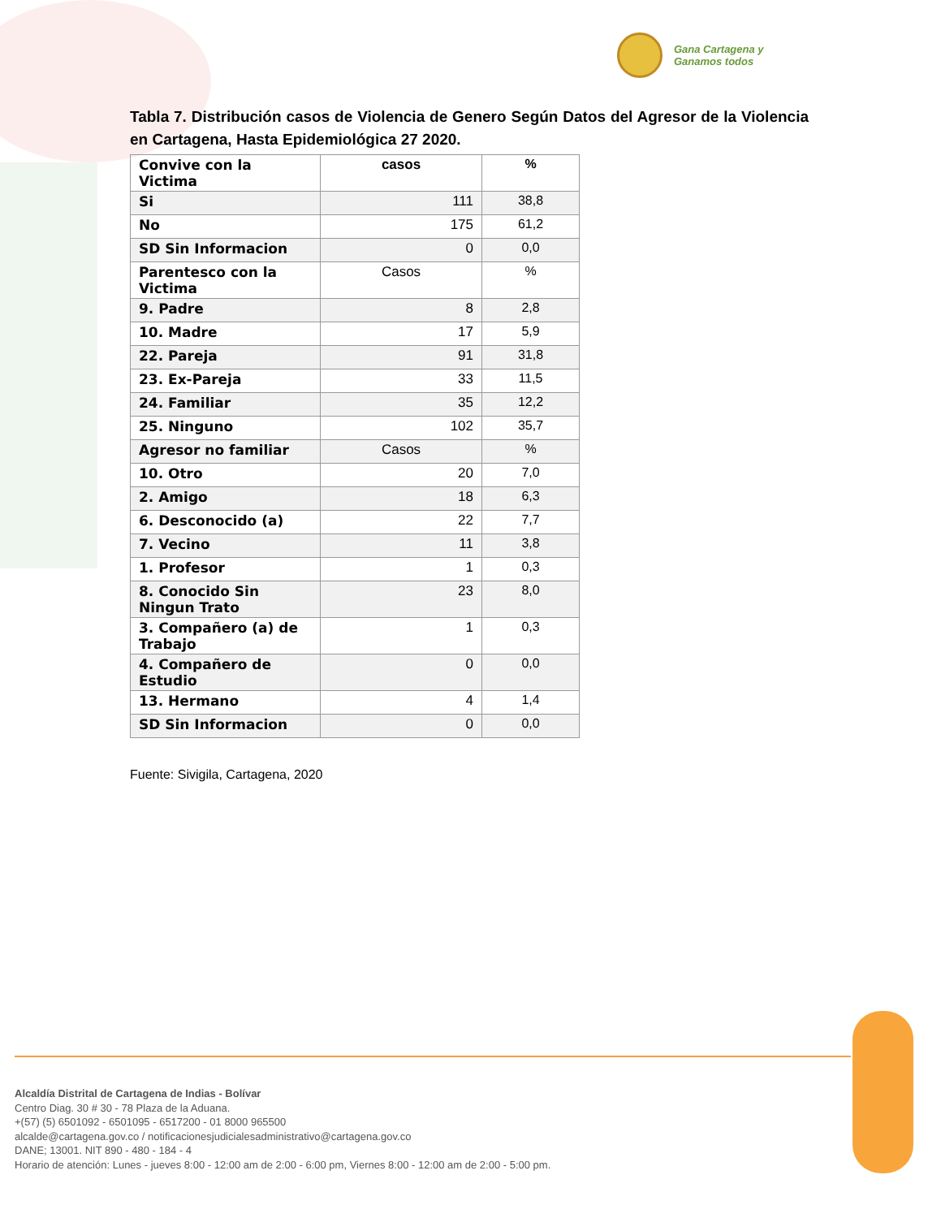Gana Cartagena y
Ganamos todos
Tabla 7. Distribución casos de Violencia de Genero Según Datos del Agresor de la Violencia en Cartagena, Hasta Epidemiológica 27 2020.
| Convive con la Victima | casos | % |
| Si | 111 | 38,8 |
| No | 175 | 61,2 |
| SD Sin Informacion | 0 | 0,0 |
| Parentesco con la Victima | Casos | % |
| 9. Padre | 8 | 2,8 |
| 10. Madre | 17 | 5,9 |
| 22. Pareja | 91 | 31,8 |
| 23. Ex-Pareja | 33 | 11,5 |
| 24. Familiar | 35 | 12,2 |
| 25. Ninguno | 102 | 35,7 |
| Agresor no familiar | Casos | % |
| 10. Otro | 20 | 7,0 |
| 2. Amigo | 18 | 6,3 |
| 6. Desconocido (a) | 22 | 7,7 |
| 7. Vecino | 11 | 3,8 |
| 1. Profesor | 1 | 0,3 |
| 8. Conocido Sin Ningun Trato | 23 | 8,0 |
| 3. Compañero (a) de Trabajo | 1 | 0,3 |
| 4. Compañero de Estudio | 0 | 0,0 |
| 13. Hermano | 4 | 1,4 |
| SD Sin Informacion | 0 | 0,0 |
Fuente: Sivigila, Cartagena, 2020
Alcaldía Distrital de Cartagena de Indias - Bolívar
Centro Diag. 30 # 30 - 78 Plaza de la Aduana.
+(57) (5) 6501092 - 6501095 - 6517200 - 01 8000 965500
alcalde@cartagena.gov.co / notificacionesjudicialesadministrativo@cartagena.gov.co
DANE; 13001. NIT 890 - 480 - 184 - 4
Horario de atención: Lunes - jueves 8:00 - 12:00 am de 2:00 - 6:00 pm, Viernes 8:00 - 12:00 am de 2:00 - 5:00 pm.